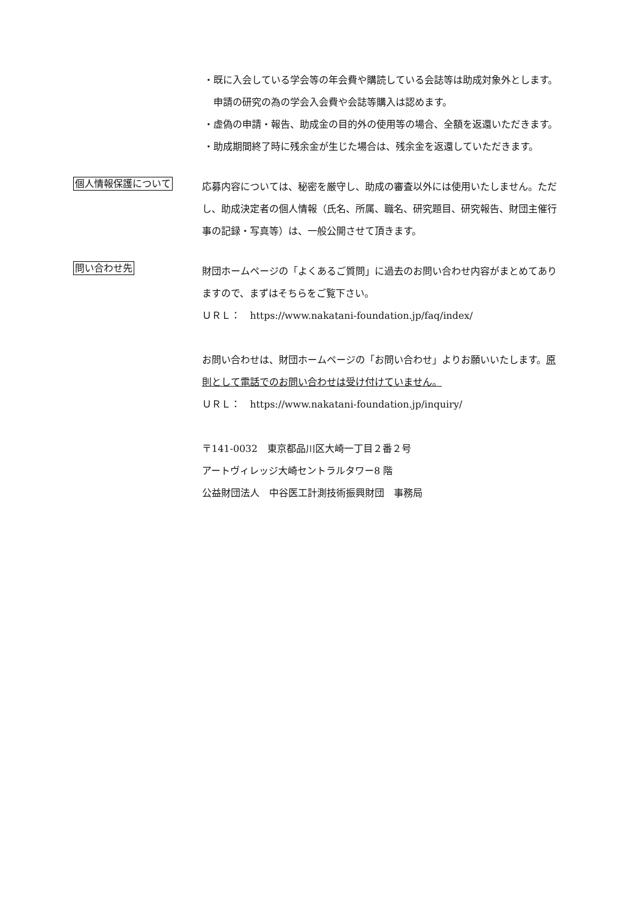・既に入会している学会等の年会費や購読している会誌等は助成対象外とします。申請の研究の為の学会入会費や会誌等購入は認めます。
・虚偽の申請・報告、助成金の目的外の使用等の場合、全額を返還いただきます。
・助成期間終了時に残余金が生じた場合は、残余金を返還していただきます。
個人情報保護について
応募内容については、秘密を厳守し、助成の審査以外には使用いたしません。ただし、助成決定者の個人情報（氏名、所属、職名、研究題目、研究報告、財団主催行事の記録・写真等）は、一般公開させて頂きます。
問い合わせ先
財団ホームページの「よくあるご質問」に過去のお問い合わせ内容がまとめてありますので、まずはそちらをご覧下さい。
ＵＲＬ：　https://www.nakatani-foundation.jp/faq/index/
お問い合わせは、財団ホームページの「お問い合わせ」よりお願いいたします。原則として電話でのお問い合わせは受け付けていません。
ＵＲＬ：　https://www.nakatani-foundation.jp/inquiry/
〒141-0032　東京都品川区大崎一丁目２番２号
アートヴィレッジ大崎セントラルタワー8 階
公益財団法人　中谷医工計測技術振興財団　事務局